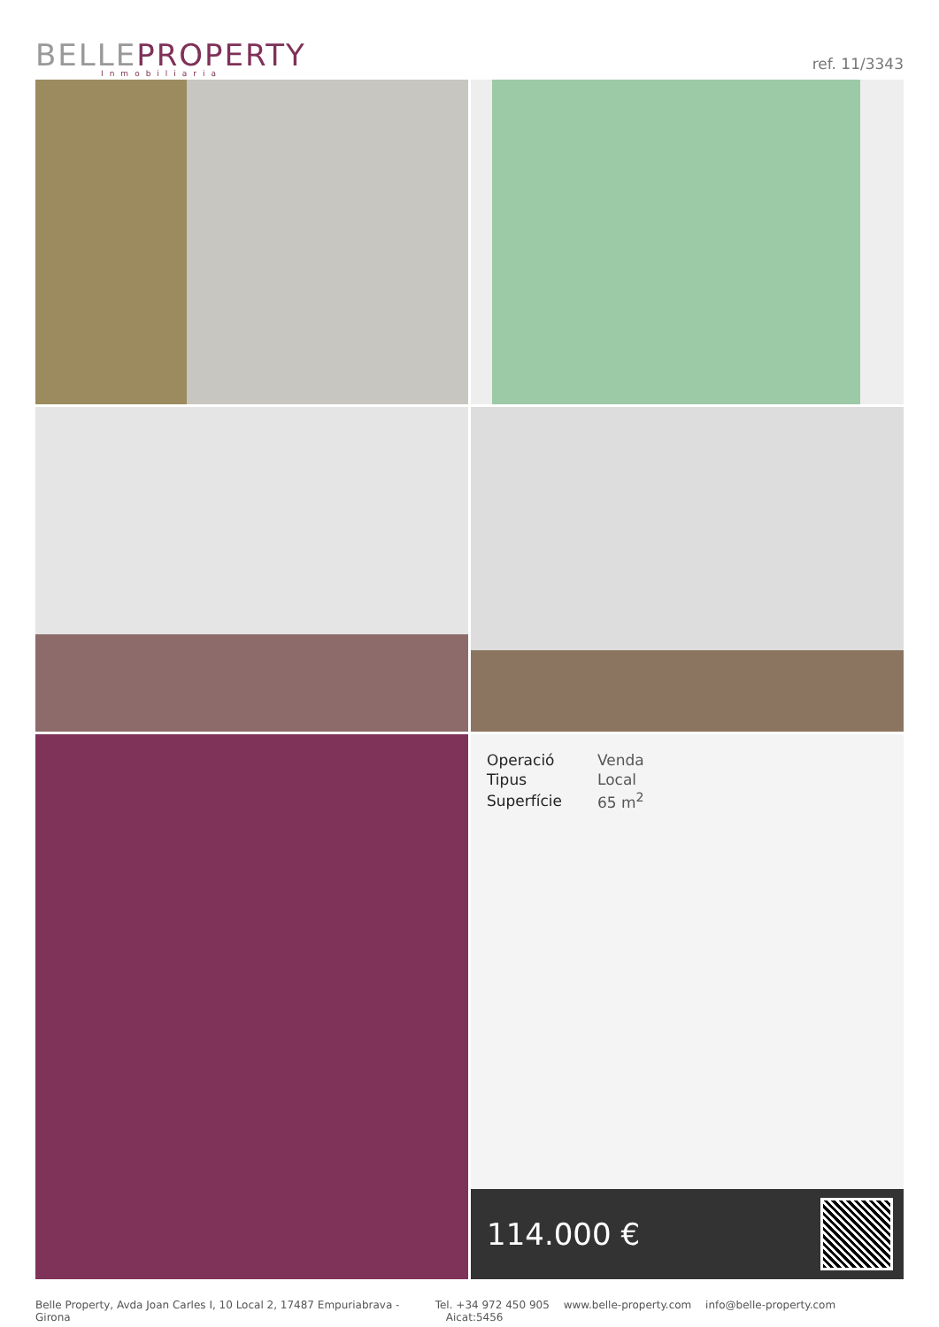BELLE PROPERTY
Inmobiliaria
ref. 11/3343
| Operació | Venda |
| Tipus | Local |
| Superfície | 65 m<sup>2</sup> |
114.000 €
Belle Property, Avda Joan Carles I, 10 Local 2, 17487 Empuriabrava - Girona
Tel. +34 972 450 905 www.belle-property.com info@belle-property.com Aicat:5456